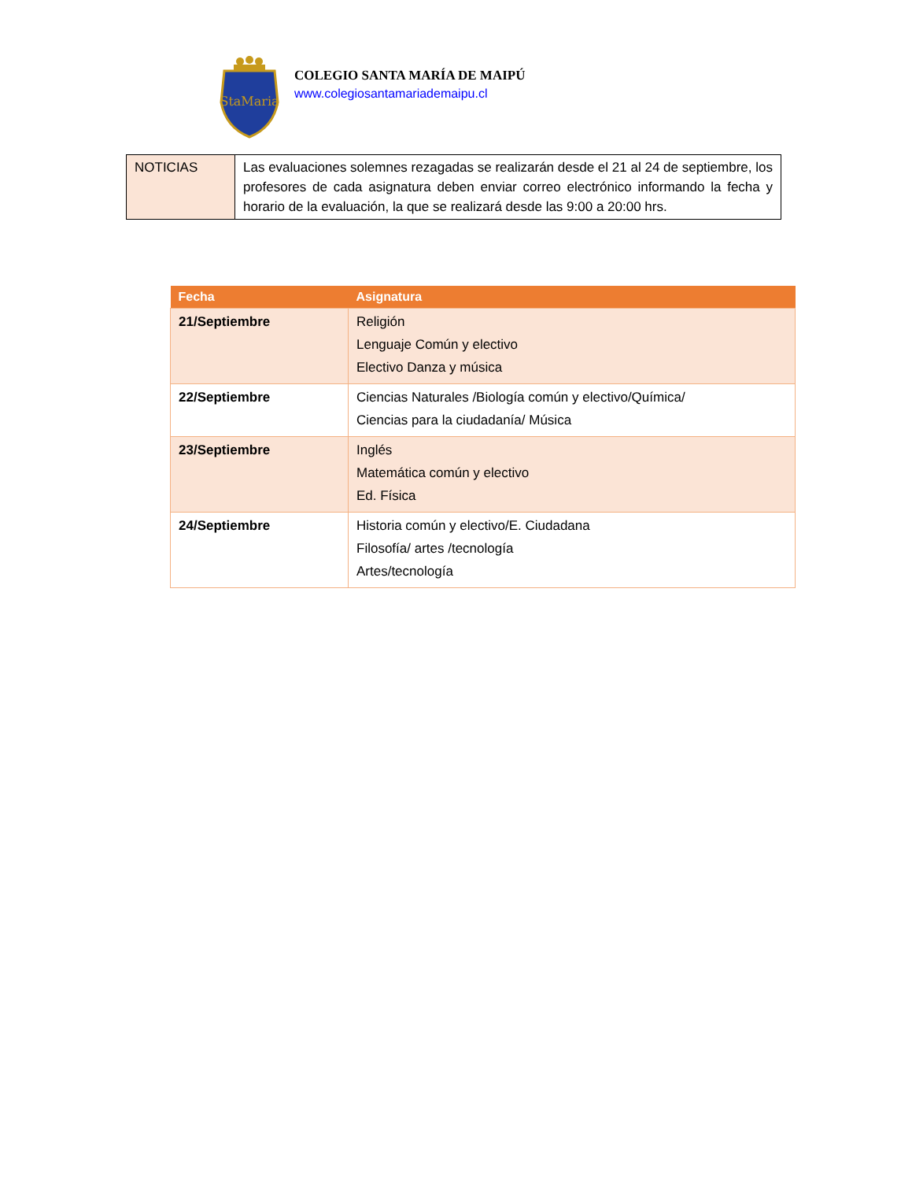StaMaria
COLEGIO SANTA MARÍA DE MAIPÚ
www.colegiosantamariademaipu.cl
| NOTICIAS | Las evaluaciones solemnes rezagadas se realizarán desde el 21 al 24 de septiembre, los profesores de cada asignatura deben enviar correo electrónico informando la fecha y horario de la evaluación, la que se realizará desde las 9:00 a 20:00 hrs. |
| Fecha | Asignatura |
| --- | --- |
| 21/Septiembre | Religión Lenguaje Común y electivo Electivo Danza y música |
| 22/Septiembre | Ciencias Naturales /Biología común y electivo/Química/ Ciencias para la ciudadanía/ Música |
| 23/Septiembre | Inglés Matemática común y electivo Ed. Física |
| 24/Septiembre | Historia común y electivo/E. Ciudadana Filosofía/ artes /tecnología Artes/tecnología |